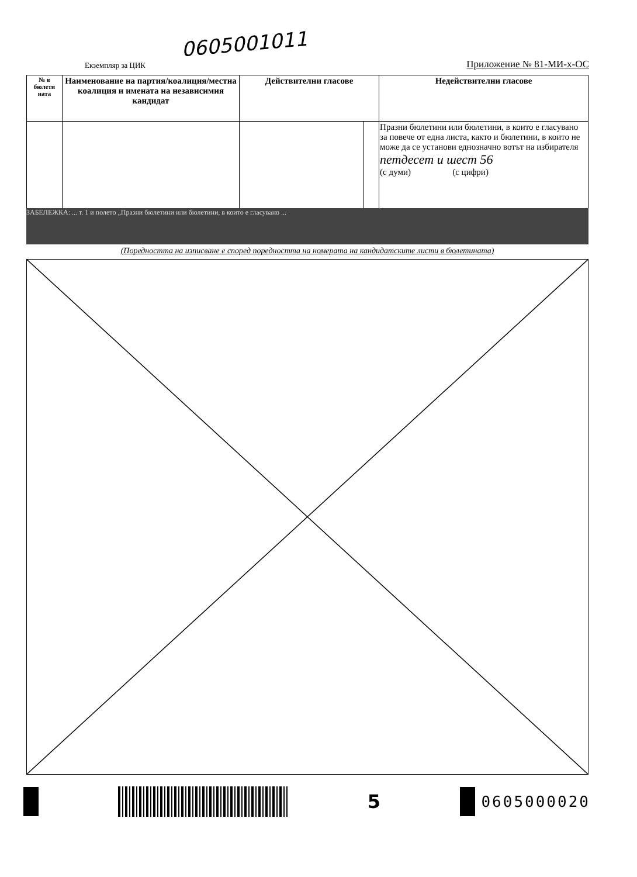0605001011
Екземпляр за ЦИК Приложение № 81-МИ-х-ОС
| № в бюлети ната | Наименование на партия/коалиция/местна коалиция и имената на независимия кандидат | Действителни гласове | | Недействителни гласове |
| --- | --- | --- | --- | --- |
| | | | | Празни бюлетини или бюлетини, в които е гласувано за повече от една листа, както и бюлетини, в които не може да се установи еднозначно вотът на избирателя петдесет и шест 56 (с думи) (с цифри) |
ЗАБЕЛЕЖКА: ... т. 1 и полето „Празни бюлетини или бюлетини, в които е гласувано ...
(Поредността на изписване е според поредността на номерата на кандидатските листи в бюлетината)
5
0605000020